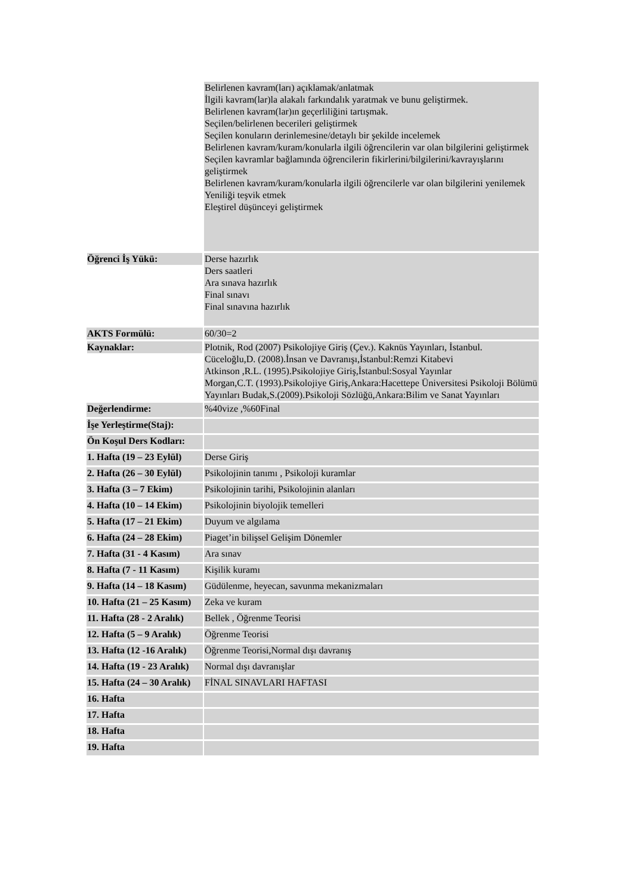| | Belirlenen kavram(ları) açıklamak/anlatmak İlgili kavram(lar)la alakalı farkındalık yaratmak ve bunu geliştirmek. Belirlenen kavram(lar)ın geçerliliğini tartışmak. Seçilen/belirlenen becerileri geliştirmek Seçilen konuların derinlemesine/detaylı bir şekilde incelemek Belirlenen kavram/kuram/konularla ilgili öğrencilerin var olan bilgilerini geliştirmek Seçilen kavramlar bağlamında öğrencilerin fikirlerini/bilgilerini/kavrayışlarını geliştirmek Belirlenen kavram/kuram/konularla ilgili öğrencilerle var olan bilgilerini yenilemek Yeniliği teşvik etmek Eleştirel düşünceyi geliştirmek |
| Öğrenci İş Yükü: | Derse hazırlık Ders saatleri Ara sınava hazırlık Final sınavı Final sınavına hazırlık |
| AKTS Formülü: | 60/30=2 |
| Kaynaklar: | Plotnik, Rod (2007) Psikolojiye Giriş (Çev.). Kaknüs Yayınları, İstanbul. Cüceloğlu,D. (2008).İnsan ve Davranışı,İstanbul:Remzi Kitabevi Atkinson ,R.L. (1995).Psikolojiye Giriş,İstanbul:Sosyal Yayınlar Morgan,C.T. (1993).Psikolojiye Giriş,Ankara:Hacettepe Üniversitesi Psikoloji Bölümü Yayınları Budak,S.(2009).Psikoloji Sözlüğü,Ankara:Bilim ve Sanat Yayınları |
| Değerlendirme: | %40vize ,%60Final |
| İşe Yerleştirme(Staj): | |
| Ön Koşul Ders Kodları: | |
| 1. Hafta (19 – 23 Eylül) | Derse Giriş |
| 2. Hafta (26 – 30 Eylül) | Psikolojinin tanımı , Psikoloji kuramlar |
| 3. Hafta (3 – 7 Ekim) | Psikolojinin tarihi, Psikolojinin alanları |
| 4. Hafta (10 – 14 Ekim) | Psikolojinin biyolojik temelleri |
| 5. Hafta (17 – 21 Ekim) | Duyum ve algılama |
| 6. Hafta (24 – 28 Ekim) | Piaget’in bilişsel Gelişim Dönemler |
| 7. Hafta (31 - 4 Kasım) | Ara sınav |
| 8. Hafta (7 - 11 Kasım) | Kişilik kuramı |
| 9. Hafta (14 – 18 Kasım) | Güdülenme, heyecan, savunma mekanizmaları |
| 10. Hafta (21 – 25 Kasım) | Zeka ve kuram |
| 11. Hafta (28 - 2 Aralık) | Bellek , Öğrenme Teorisi |
| 12. Hafta (5 – 9 Aralık) | Öğrenme Teorisi |
| 13. Hafta (12 -16 Aralık) | Öğrenme Teorisi,Normal dışı davranış |
| 14. Hafta (19 - 23 Aralık) | Normal dışı davranışlar |
| 15. Hafta (24 – 30 Aralık) | FİNAL SINAVLARI HAFTASI |
| 16. Hafta | |
| 17. Hafta | |
| 18. Hafta | |
| 19. Hafta | |